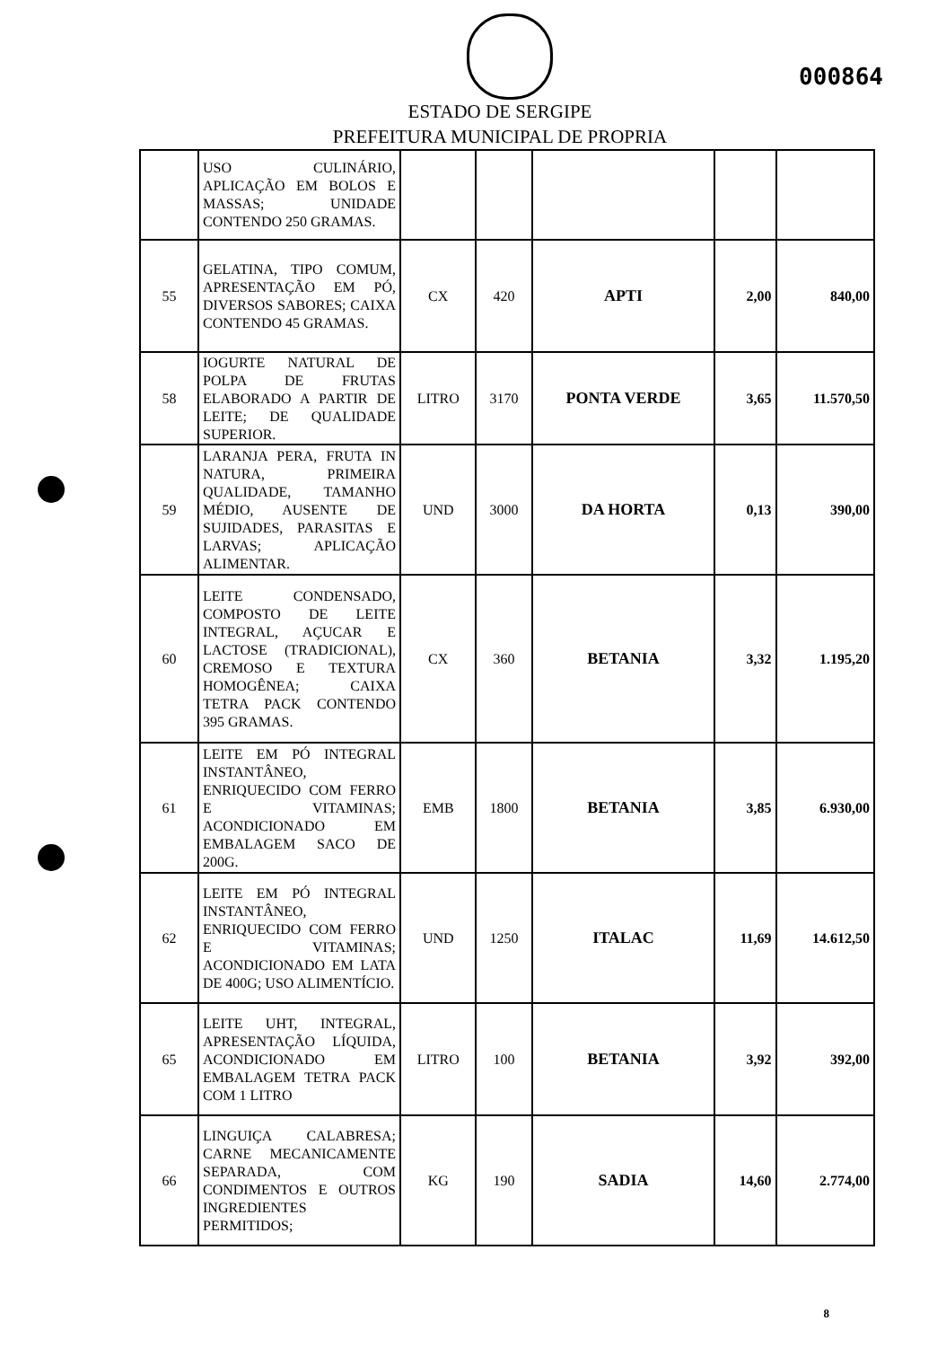000864
ESTADO DE SERGIPE
PREFEITURA MUNICIPAL DE PROPRIA
| | USO CULINÁRIO, APLICAÇÃO EM BOLOS E MASSAS; UNIDADE CONTENDO 250 GRAMAS. | | | | | |
| 55 | GELATINA, TIPO COMUM, APRESENTAÇÃO EM PÓ, DIVERSOS SABORES; CAIXA CONTENDO 45 GRAMAS. | CX | 420 | APTI | 2,00 | 840,00 |
| 58 | IOGURTE NATURAL DE POLPA DE FRUTAS ELABORADO A PARTIR DE LEITE; DE QUALIDADE SUPERIOR. | LITRO | 3170 | PONTA VERDE | 3,65 | 11.570,50 |
| 59 | LARANJA PERA, FRUTA IN NATURA, PRIMEIRA QUALIDADE, TAMANHO MÉDIO, AUSENTE DE SUJIDADES, PARASITAS E LARVAS; APLICAÇÃO ALIMENTAR. | UND | 3000 | DA HORTA | 0,13 | 390,00 |
| 60 | LEITE CONDENSADO, COMPOSTO DE LEITE INTEGRAL, AÇUCAR E LACTOSE (TRADICIONAL), CREMOSO E TEXTURA HOMOGÊNEA; CAIXA TETRA PACK CONTENDO 395 GRAMAS. | CX | 360 | BETANIA | 3,32 | 1.195,20 |
| 61 | LEITE EM PÓ INTEGRAL INSTANTÂNEO, ENRIQUECIDO COM FERRO E VITAMINAS; ACONDICIONADO EM EMBALAGEM SACO DE 200G. | EMB | 1800 | BETANIA | 3,85 | 6.930,00 |
| 62 | LEITE EM PÓ INTEGRAL INSTANTÂNEO, ENRIQUECIDO COM FERRO E VITAMINAS; ACONDICIONADO EM LATA DE 400G; USO ALIMENTÍCIO. | UND | 1250 | ITALAC | 11,69 | 14.612,50 |
| 65 | LEITE UHT, INTEGRAL, APRESENTAÇÃO LÍQUIDA, ACONDICIONADO EM EMBALAGEM TETRA PACK COM 1 LITRO | LITRO | 100 | BETANIA | 3,92 | 392,00 |
| 66 | LINGUIÇA CALABRESA; CARNE MECANICAMENTE SEPARADA, COM CONDIMENTOS E OUTROS INGREDIENTES PERMITIDOS; | KG | 190 | SADIA | 14,60 | 2.774,00 |
8